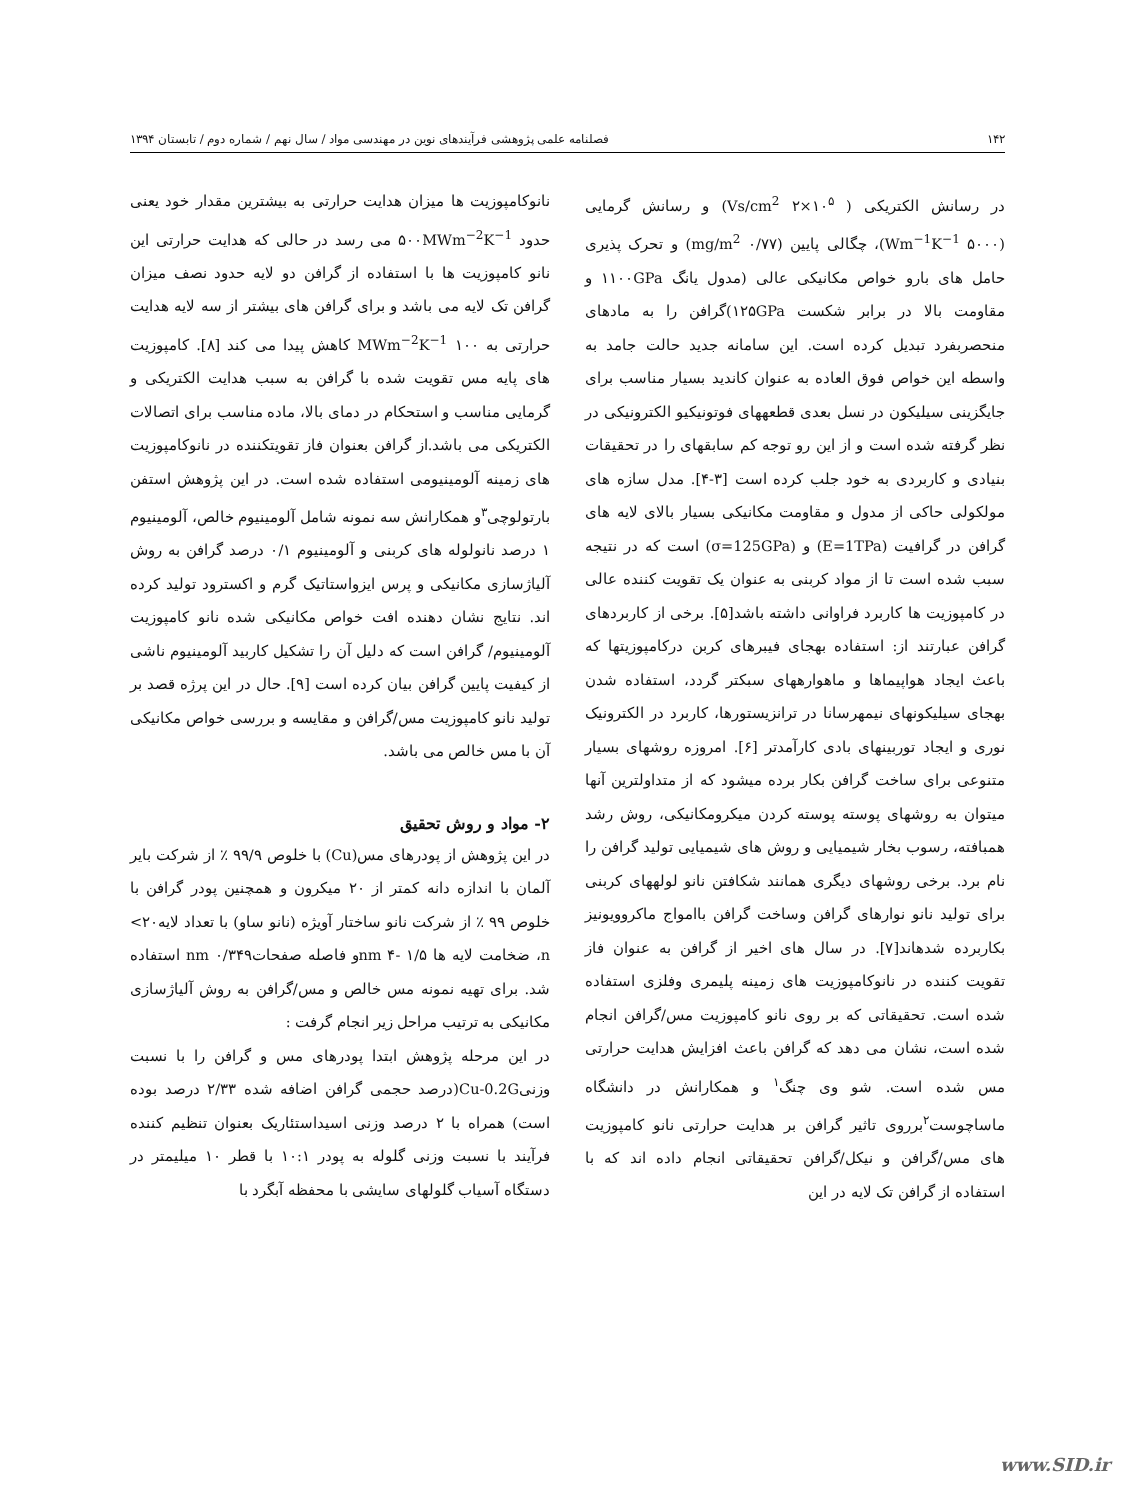۱۴۲ فصلنامه علمی پژوهشی فرآیندهای نوین در مهندسی مواد / سال نهم / شماره دوم / تابستان ۱۳۹۴
در رسانش الکتریکی ( Vs/cm<sup>2</sup> ۲×۱۰<sup>۵</sup>) و رسانش گرمایی (Wm<sup>−1</sup>K<sup>−1</sup> ۵۰۰۰)، چگالی پایین (mg/m<sup>2</sup> ۰/۷۷) و تحرک پذیری حامل های بارو خواص مکانیکی عالی (مدول یانگ ۱۱۰۰GPa و مقاومت بالا در برابر شکست ۱۲۵GPa)گرافن را به مادهای منحصربفرد تبدیل کرده است. این سامانه جدید حالت جامد به واسطه این خواص فوق العاده به عنوان کاندید بسیار مناسب برای جایگزینی سیلیکون در نسل بعدی قطعههای فوتونیکیو الکترونیکی در نظر گرفته شده است و از این رو توجه کم سابقهای را در تحقیقات بنیادی و کاربردی به خود جلب کرده است [۳-۴]. مدل سازه های مولکولی حاکی از مدول و مقاومت مکانیکی بسیار بالای لایه های گرافن در گرافیت (E=1TPa) و (σ=125GPa) است که در نتیجه سبب شده است تا از مواد کربنی به عنوان یک تقویت کننده عالی در کامپوزیت ها کاربرد فراوانی داشته باشد[۵]. برخی از کاربردهای گرافن عبارتند از: استفاده بهجای فیبرهای کربن درکامپوزیتها که باعث ایجاد هواپیماها و ماهوارههای سبکتر گردد، استفاده شدن بهجای سیلیکونهای نیمهرسانا در ترانزیستورها، کاربرد در الکترونیک نوری و ایجاد توربینهای بادی کارآمدتر [۶]. امروزه روشهای بسیار متنوعی برای ساخت گرافن بکار برده میشود که از متداولترین آنها میتوان به روشهای پوسته پوسته کردن میکرومکانیکی، روش رشد همبافته، رسوب بخار شیمیایی و روش های شیمیایی تولید گرافن را نام برد. برخی روشهای دیگری همانند شکافتن نانو لولههای کربنی برای تولید نانو نوارهای گرافن وساخت گرافن باامواج ماکروویونیز بکاربرده شدهاند[۷]. در سال های اخیر از گرافن به عنوان فاز تقویت کننده در نانوکامپوزیت های زمینه پلیمری وفلزی استفاده شده است. تحقیقاتی که بر روی نانو کامپوزیت مس/گرافن انجام شده است، نشان می دهد که گرافن باعث افزایش هدایت حرارتی مس شده است. شو وی چنگ<sup>۱</sup> و همکارانش در دانشگاه ماساچوست<sup>۲</sup>برروی تاثیر گرافن بر هدایت حرارتی نانو کامپوزیت های مس/گرافن و نیکل/گرافن تحقیقاتی انجام داده اند که با استفاده از گرافن تک لایه در این
نانوکامپوزیت ها میزان هدایت حرارتی به بیشترین مقدار خود یعنی حدود ۵۰۰MWm<sup>−2</sup>K<sup>−1</sup> می رسد در حالی که هدایت حرارتی این نانو کامپوزیت ها با استفاده از گرافن دو لایه حدود نصف میزان گرافن تک لایه می باشد و برای گرافن های بیشتر از سه لایه هدایت حرارتی به MWm<sup>−2</sup>K<sup>−1</sup> ۱۰۰ کاهش پیدا می کند [۸]. کامپوزیت های پایه مس تقویت شده با گرافن به سبب هدایت الکتریکی و گرمایی مناسب و استحکام در دمای بالا، ماده مناسب برای اتصالات الکتریکی می باشد.از گرافن بعنوان فاز تقویتکننده در نانوکامپوزیت های زمینه آلومینیومی استفاده شده است. در این پژوهش استفن بارتولوچی<sup>۳</sup>و همکارانش سه نمونه شامل آلومینیوم خالص، آلومینیوم ۱ درصد نانولوله های کربنی و آلومینیوم ۰/۱ درصد گرافن به روش آلیاژسازی مکانیکی و پرس ایزواستاتیک گرم و اکسترود تولید کرده اند. نتایج نشان دهنده افت خواص مکانیکی شده نانو کامپوزیت آلومینیوم/ گرافن است که دلیل آن را تشکیل کاربید آلومینیوم ناشی از کیفیت پایین گرافن بیان کرده است [۹]. حال در این پرژه قصد بر تولید نانو کامپوزیت مس/گرافن و مقایسه و بررسی خواص مکانیکی آن با مس خالص می باشد.
۲- مواد و روش تحقیق
در این پژوهش از پودرهای مس(Cu) با خلوص ۹۹/۹ ٪ از شرکت بایر آلمان با اندازه دانه کمتر از ۲۰ میکرون و همچنین پودر گرافن با خلوص ۹۹ ٪ از شرکت نانو ساختار آویژه (نانو ساو) با تعداد لایه۲۰> n، ضخامت لایه ها nm ۴- ۱/۵و فاصله صفحاتnm ۰/۳۴۹ استفاده شد. برای تهیه نمونه مس خالص و مس/گرافن به روش آلیاژسازی مکانیکی به ترتیب مراحل زیر انجام گرفت :
در این مرحله پژوهش ابتدا پودرهای مس و گرافن را با نسبت وزنیCu-0.2G(درصد حجمی گرافن اضافه شده ۲/۳۳ درصد بوده است) همراه با ۲ درصد وزنی اسیداستئاریک بعنوان تنظیم کننده فرآیند با نسبت وزنی گلوله به پودر ۱۰:۱ با قطر ۱۰ میلیمتر در دستگاه آسیاب گلولهای سایشی با محفظه آبگرد با
www.SID.ir